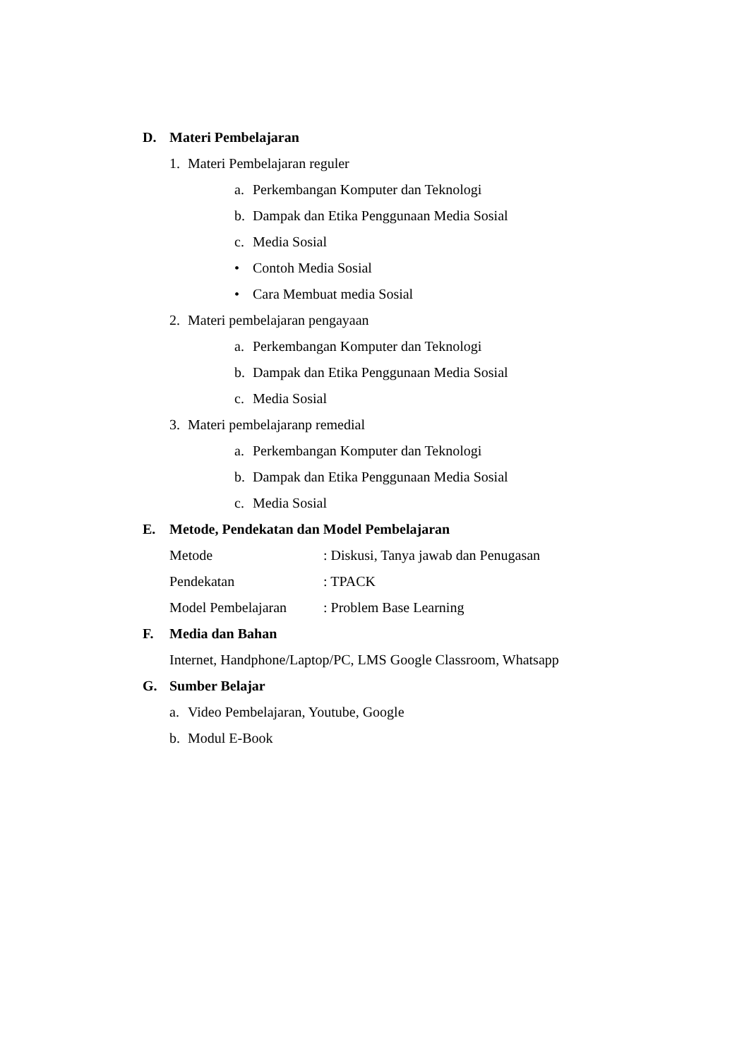D. Materi Pembelajaran
1. Materi Pembelajaran reguler
a. Perkembangan Komputer dan Teknologi
b. Dampak dan Etika Penggunaan Media Sosial
c. Media Sosial
• Contoh Media Sosial
• Cara Membuat media Sosial
2. Materi pembelajaran pengayaan
a. Perkembangan Komputer dan Teknologi
b. Dampak dan Etika Penggunaan Media Sosial
c. Media Sosial
3. Materi pembelajaranp remedial
a. Perkembangan Komputer dan Teknologi
b. Dampak dan Etika Penggunaan Media Sosial
c. Media Sosial
E. Metode, Pendekatan dan Model Pembelajaran
Metode: Diskusi, Tanya jawab dan Penugasan
Pendekatan: TPACK
Model Pembelajaran: Problem Base Learning
F. Media dan Bahan
Internet, Handphone/Laptop/PC, LMS Google Classroom, Whatsapp
G. Sumber Belajar
a. Video Pembelajaran, Youtube, Google
b. Modul E-Book